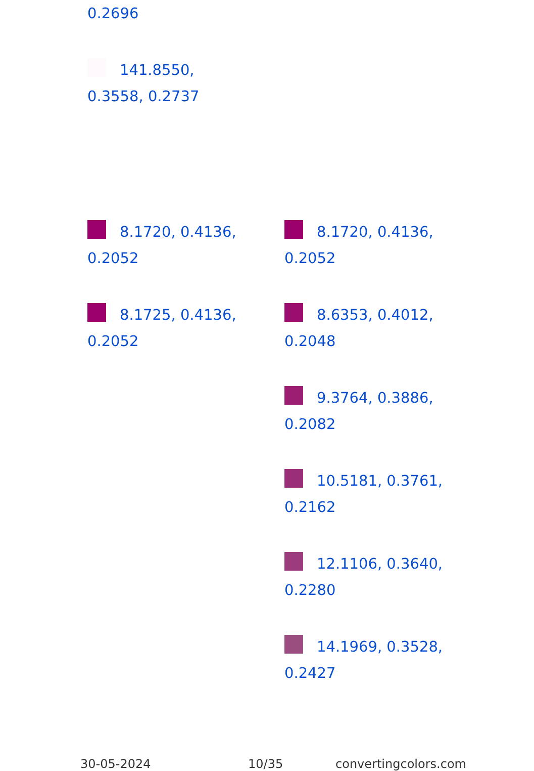0.2696
141.8550, 0.3558, 0.2737
8.1720, 0.4136, 0.2052
8.1720, 0.4136, 0.2052
8.1725, 0.4136, 0.2052
8.6353, 0.4012, 0.2048
9.3764, 0.3886, 0.2082
10.5181, 0.3761, 0.2162
12.1106, 0.3640, 0.2280
14.1969, 0.3528, 0.2427
30-05-2024 10/35 convertingcolors.com